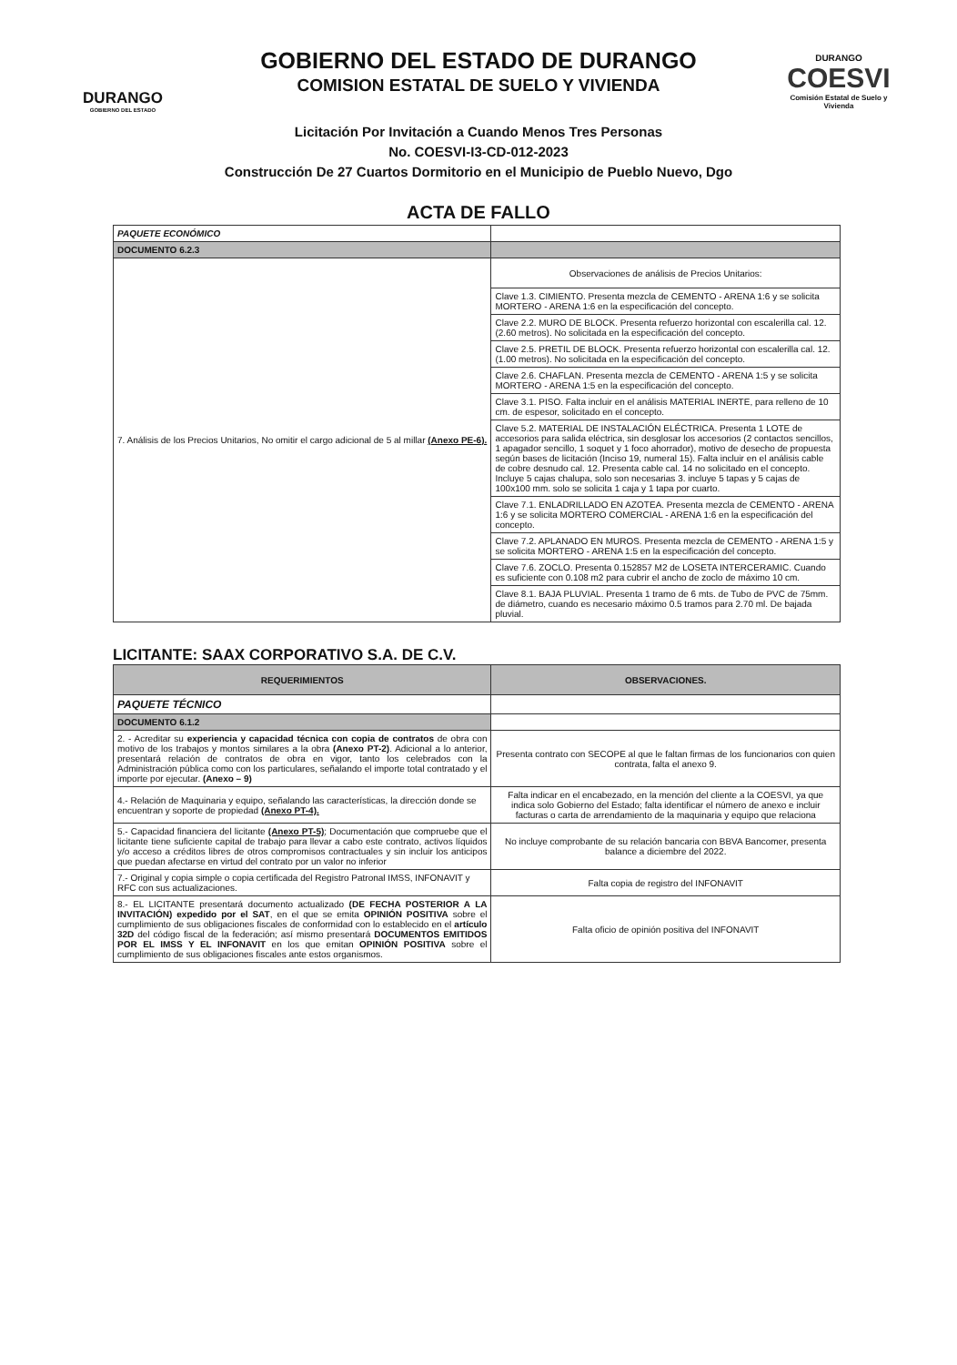DURANGO
GOBIERNO DEL ESTADO
GOBIERNO DEL ESTADO DE DURANGO
COMISION ESTATAL DE SUELO Y VIVIENDA
DURANGO
COESVI
Comisión Estatal de Suelo y Vivienda
Licitación Por Invitación a Cuando Menos Tres Personas
No. COESVI-I3-CD-012-2023
Construcción De 27 Cuartos Dormitorio en el Municipio de Pueblo Nuevo, Dgo
ACTA DE FALLO
| PAQUETE ECONÓMICO | |
| DOCUMENTO 6.2.3 | |
| 7. Análisis de los Precios Unitarios, No omitir el cargo adicional de 5 al millar (Anexo PE-6). | Observaciones de análisis de Precios Unitarios: |
| | Clave 1.3. CIMIENTO. Presenta mezcla de CEMENTO - ARENA 1:6 y se solicita MORTERO - ARENA 1:6 en la especificación del concepto. |
| | Clave 2.2. MURO DE BLOCK. Presenta refuerzo horizontal con escalerilla cal. 12. (2.60 metros). No solicitada en la especificación del concepto. |
| | Clave 2.5. PRETIL DE BLOCK. Presenta refuerzo horizontal con escalerilla cal. 12. (1.00 metros). No solicitada en la especificación del concepto. |
| | Clave 2.6. CHAFLAN. Presenta mezcla de CEMENTO - ARENA 1:5 y se solicita MORTERO - ARENA 1:5 en la especificación del concepto. |
| | Clave 3.1. PISO. Falta incluir en el análisis MATERIAL INERTE, para relleno de 10 cm. de espesor, solicitado en el concepto. |
| | Clave 5.2. MATERIAL DE INSTALACIÓN ELÉCTRICA. Presenta 1 LOTE de accesorios para salida eléctrica, sin desglosar los accesorios (2 contactos sencillos, 1 apagador sencillo, 1 soquet y 1 foco ahorrador), motivo de desecho de propuesta según bases de licitación (Inciso 19, numeral 15). Falta incluir en el análisis cable de cobre desnudo cal. 12. Presenta cable cal. 14 no solicitado en el concepto. Incluye 5 cajas chalupa, solo son necesarias 3. incluye 5 tapas y 5 cajas de 100x100 mm. solo se solicita 1 caja y 1 tapa por cuarto. |
| | Clave 7.1. ENLADRILLADO EN AZOTEA. Presenta mezcla de CEMENTO - ARENA 1:6 y se solicita MORTERO COMERCIAL - ARENA 1:6 en la especificación del concepto. |
| | Clave 7.2. APLANADO EN MUROS. Presenta mezcla de CEMENTO - ARENA 1:5 y se solicita MORTERO - ARENA 1:5 en la especificación del concepto. |
| | Clave 7.6. ZOCLO. Presenta 0.152857 M2 de LOSETA INTERCERAMIC. Cuando es suficiente con 0.108 m2 para cubrir el ancho de zoclo de máximo 10 cm. |
| | Clave 8.1. BAJA PLUVIAL. Presenta 1 tramo de 6 mts. de Tubo de PVC de 75mm. de diámetro, cuando es necesario máximo 0.5 tramos para 2.70 ml. De bajada pluvial. |
LICITANTE: SAAX CORPORATIVO S.A. DE C.V.
| REQUERIMIENTOS | OBSERVACIONES. |
| --- | --- |
| PAQUETE TÉCNICO | |
| DOCUMENTO 6.1.2 | |
| 2. - Acreditar su experiencia y capacidad técnica con copia de contratos de obra con motivo de los trabajos y montos similares a la obra (Anexo PT-2) . Adicional a lo anterior, presentará relación de contratos de obra en vigor, tanto los celebrados con la Administración pública como con los particulares, señalando el importe total contratado y el importe por ejecutar. (Anexo – 9) | Presenta contrato con SECOPE al que le faltan firmas de los funcionarios con quien contrata, falta el anexo 9. |
| 4.- Relación de Maquinaria y equipo, señalando las características, la dirección donde se encuentran y soporte de propiedad (Anexo PT-4). | Falta indicar en el encabezado, en la mención del cliente a la COESVI, ya que indica solo Gobierno del Estado; falta identificar el número de anexo e incluir facturas o carta de arrendamiento de la maquinaria y equipo que relaciona |
| 5.- Capacidad financiera del licitante (Anexo PT-5) ; Documentación que compruebe que el licitante tiene suficiente capital de trabajo para llevar a cabo este contrato, activos líquidos y/o acceso a créditos libres de otros compromisos contractuales y sin incluir los anticipos que puedan afectarse en virtud del contrato por un valor no inferior | No incluye comprobante de su relación bancaria con BBVA Bancomer, presenta balance a diciembre del 2022. |
| 7.- Original y copia simple o copia certificada del Registro Patronal IMSS, INFONAVIT y RFC con sus actualizaciones. | Falta copia de registro del INFONAVIT |
| 8.- EL LICITANTE presentará documento actualizado (DE FECHA POSTERIOR A LA INVITACIÓN) expedido por el SAT , en el que se emita OPINIÓN POSITIVA sobre el cumplimiento de sus obligaciones fiscales de conformidad con lo establecido en el artículo 32D del código fiscal de la federación; así mismo presentará DOCUMENTOS EMITIDOS POR EL IMSS Y EL INFONAVIT en los que emitan OPINIÓN POSITIVA sobre el cumplimiento de sus obligaciones fiscales ante estos organismos. | Falta oficio de opinión positiva del INFONAVIT |